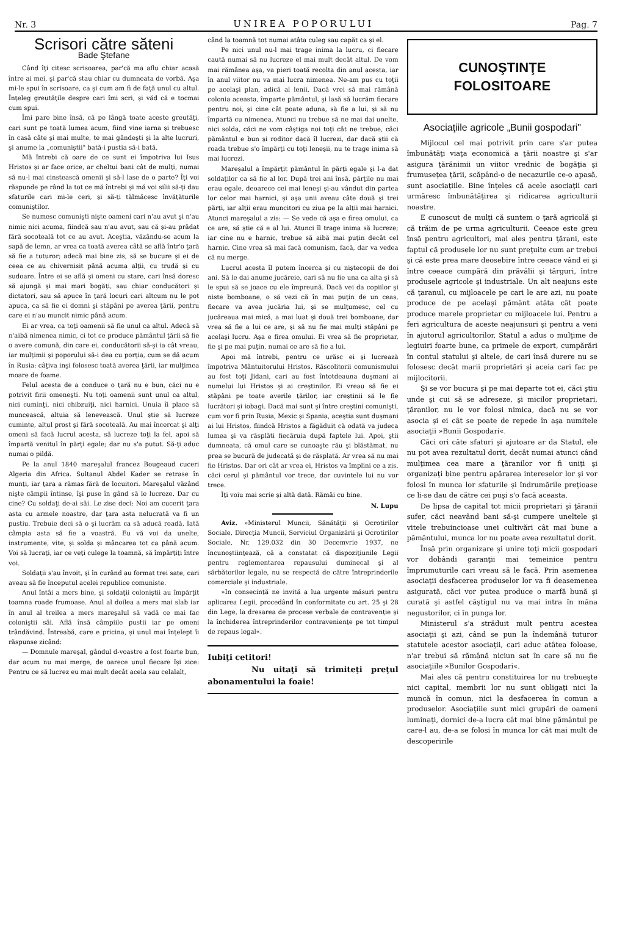Nr. 3 UNIREA POPORULUI Pag. 7
Scrisori către săteni
Bade Ştefane
Când îţi citesc scrisoarea, par'că ma aflu chiar acasă între ai mei, şi par'că stau chiar cu dumneata de vorbă. Aşa mi-le spui în scrisoare, ca şi cum am fi de faţă unul cu altul. Înţeleg greutăţile despre cari îmi scri, şi văd că e tocmai cum spui.
Îmi pare bine însă, că pe lângă toate aceste greutăţi, cari sunt pe toată lumea acum, fiind vine iarna şi trebuesc în casă câte şi mai multe, te mai gândeşti şi la alte lucruri, şi anume la „comuniştii" bată-i pustia să-i bată.
Mă întrebi că oare de ce sunt ei împotriva lui Isus Hristos şi ar face orice, ar cheltui bani cât de mulţi, numai să nu-l mai cinstească omenii şi să-l lase de o parte? Îţi voi răspunde pe rând la tot ce mă întrebi şi mă voi silii să-ţi dau sfaturile cari mi-le ceri, şi să-ţi tălmăcesc învăţăturile comuniştilor.
Se numesc comunişti nişte oameni cari n'au avut şi n'au nimic nici acuma, fiindcă sau n'au avut, sau că şi-au prădat fără socoteală tot ce au avut. Aceştia, văzându-se acum la sapă de lemn, ar vrea ca toată averea câtă se află într'o ţară să fie a tuturor; adecă mai bine zis, să se bucure şi ei de ceea ce au chivernisit până acuma alţii, cu trudă şi cu sudoare. Între ei se află şi omeni cu stare, cari însă doresc să ajungă şi mai mari bogăţi, sau chiar conducători şi dictatori, sau să apuce în ţară locuri cari altcum nu le pot apuca, ca să fie ei domni şi stăpâni pe averea ţării, pentru care ei n'au muncit nimic până acum.
Ei ar vrea, ca toţi oamenii să fie unul ca altul. Adecă să n'aibă nimenea nimic, ci tot ce produce pământul ţării să fie o avere comună, din care ei, conducătorii să-şi ia cât vreau, iar mulţimii şi poporului să-i dea cu porţia, cum se dă acum în Rusia: câţiva inşi folosesc toată averea ţării, iar mulţimea moare de foame.
Felul acesta de a conduce o ţară nu e bun, căci nu e potrivit firii omeneşti. Nu toţi oamenii sunt unul ca altul, nici cuminţi, nici chibzuiţi, nici harnici. Unuia îi place să muncească, altuia să lenevească. Unul ştie să lucreze cuminte, altul prost şi fără socoteală. Au mai încercat şi alţi omeni să facă lucrul acesta, să lucreze toţi la fel, apoi să împartă venitul în părţi egale; dar nu s'a putut. Să-ţi aduc numai o pildă.
Pe la anul 1840 mareşalul francez Bougeaud cuceri Algeria din Africa. Sultanul Abdel Kader se retrase în munţi, iar ţara a rămas fără de locuitori. Mareşalul văzând nişte câmpii întinse, îşi puse în gând să le lucreze. Dar cu cine? Cu soldaţi de-ai săi. Le zise deci: Noi am cucerit ţara asta cu armele noastre, dar ţara asta nelucrată va fi un pustiu. Trebuie deci să o şi lucrăm ca să aducă roadă. Iată câmpia asta să fie a voastră. Eu vă voi da unelte, instrumente, vite, şi solda şi mâncarea tot ca până acum. Voi să lucraţi, iar ce veţi culege la toamnă, să împărţiţi între voi.
Soldaţii s'au învoit, şi în curând au format trei sate, cari aveau să fie începutul acelei republice comuniste.
Anul întâi a mers bine, şi soldaţii coloniştii au împărţit toamna roade frumoase. Anul al doilea a mers mai slab iar în anul al treilea a mers mareşalul să vadă ce mai fac coloniştii săi. Află însă câmpiile pustii iar pe omeni trândăvind. Întreabă, care e pricina, şi unul mai înţelept îi răspunse zicând:
— Domnule mareşal, gândul d-voastre a fost foarte bun, dar acum nu mai merge, de oarece unul fiecare îşi zice: Pentru ce să lucrez eu mai mult decât acela sau celalalt,
când la toamnă tot numai atâta culeg sau capăt ca şi el.
Pe nici unul nu-l mai trage inima la lucru, ci fiecare caută numai să nu lucreze el mai mult decât altul. De vom mai rămânea aşa, va pieri toată recolta din anul acesta, iar în anul viitor nu va mai lucra nimenea. Ne-am pus cu toţii pe acelaşi plan, adică al lenii. Dacă vrei să mai rămână colonia aceasta, împarte pământul, şi lasă să lucrăm fiecare pentru noi, şi cine cât poate aduna, să fie a lui, şi să nu împartă cu nimenea. Atunci nu trebue să ne mai dai unelte, nici solda, căci ne vom câştiga noi toţi cât ne trebue, căci pământul e bun şi roditor dacă îl lucrezi, dar dacă ştii că roada trebue s'o împărţi cu toţi leneşii, nu te trage inima să mai lucrezi.
Mareşalul a împărţit pământul în părţi egale şi l-a dat soldaţilor ca să fie al lor. După trei ani însă, părţile nu mai erau egale, deoarece cei mai leneşi şi-au vândut din partea lor celor mai harnici, şi aşa unii aveau câte două şi trei părţi, iar alţii erau muncitori cu ziua pe la alţii mai harnici. Atunci mareşalul a zis: — Se vede că aşa e firea omului, ca ce are, să ştie că e al lui. Atunci îl trage inima să lucreze; iar cine nu e harnic, trebue să aibă mai puţin decât cel harnic. Cine vrea să mai facă comunism, facă, dar va vedea că nu merge.
Lucrul acesta îl putem încerca şi cu niştecopii de doi ani. Să le dai anume jucăreie, cari să nu fie una ca alta şi să le spui să se joace cu ele împreună. Dacă vei da copiilor şi niste bomboane, o să vezi că în mai puţin de un ceas, fiecare va avea jucăria lui, şi se mulţumesc, cel cu jucăreaua mai mică, a mai luat şi două trei bomboane, dar vrea să fie a lui ce are, şi să nu fie mai mulţi stăpâni pe acelaşi lucru. Aşa e firea omului. Ei vrea să fie proprietar, fie şi pe mai puţin, numai ce are să fie a lui.
Apoi mă întrebi, pentru ce urăsc ei şi lucrează împotriva Mântuitorului Hristos. Răscolitorii comunismului au fost toţi Jidani, cari au fost întotdeauna duşmani ai numelui lui Hristos şi ai creştinilor. Ei vreau să fie ei stăpâni pe toate averile ţărilor, iar creştinii să le fie lucrători şi iobagi. Dacă mai sunt şi între creştini comunişti, cum vor fi prin Rusia, Mexic şi Spania, aceştia sunt duşmani ai lui Hristos, fiindcă Hristos a făgăduit că odată va judeca lumea şi va răsplăti fiecăruia după faptele lui. Apoi, ştii dumneata, că omul care se cunoaşte rău şi blăstămat, nu prea se bucură de judecată şi de răsplată. Ar vrea să nu mai fie Hristos. Dar ori cât ar vrea ei, Hristos va împlini ce a zis, căci cerul şi pământul vor trece, dar cuvintele lui nu vor trece.
Îţi voiu mai scrie şi altă dată. Rămâi cu bine.
N. Lupu
Aviz. »Ministerul Muncii, Sănătăţii şi Ocrotirilor Sociale, Direcţia Muncii, Serviciul Organizării şi Ocrotirilor Sociale, Nr. 129.032 din 30 Decemvrie 1937, ne încunoştiinţează, că a constatat că dispoziţiunile Legii pentru reglementarea repausului duminecal şi al sărbătorilor legale, nu se respectă de către întreprinderile comerciale şi industriale.
»In consecinţă ne invită a lua urgente măsuri pentru aplicarea Legii, procedând în conformitate cu art. 25 şi 28 din Lege, la dresarea de procese verbale de contravenţie şi la închiderea întreprinderilor contravenienţe pe tot timpul de repaus legal«.
Iubiţi cetitori!
Nu uitaţi să trimiteţi preţul abonamentului la foaie!
CUNOŞTINŢE
FOLOSITOARE
Asociaţiile agricole „Bunii gospodari"
Mijlocul cel mai potrivit prin care s'ar putea îmbunătăţi viaţa economică a ţării noastre şi s'ar asigura ţărănimii un viitor vrednic de bogăţia şi frumuseţea ţării, scăpând-o de necazurile ce-o apasă, sunt asociaţiile. Bine înţeles că acele asociaţii cari urmăresc îmbunătăţirea şi ridicarea agriculturii noastre.
E cunoscut de mulţi că suntem o ţară agricolă şi că trăim de pe urma agriculturii. Ceeace este greu însă pentru agricultori, mai ales pentru ţărani, este faptul că produsele lor nu sunt preţuite cum ar trebui şi că este prea mare deosebire între ceeace vând ei şi între ceeace cumpără din prăvălii şi târguri, între produsele agricole şi industriale. Un alt neajuns este că ţaranul, cu mijloacele pe cari le are azi, nu poate produce de pe acelaşi pământ atâta cât poate produce marele proprietar cu mijloacele lui. Pentru a feri agricultura de aceste neajunsuri şi pentru a veni în ajutorul agricultorilor, Statul a adus o mulţime de legiuiri foarte bune, ca primele de export, cumpărări în contul statului şi altele, de cari însă durere nu se folosesc decât marii proprietări şi aceia cari fac pe mijlocitorii.
Şi se vor bucura şi pe mai departe tot ei, căci ştiu unde şi cui să se adreseze, şi micilor proprietari, ţăranilor, nu le vor folosi nimica, dacă nu se vor asocia şi ei cât se poate de repede în aşa numitele asociaţii »Bunii Gospodari«.
Căci ori câte sfaturi şi ajutoare ar da Statul, ele nu pot avea rezultatul dorit, decât numai atunci când mulţimea cea mare a ţăranilor vor fi uniţi şi organizaţi bine pentru apărarea intereselor lor şi vor folosi în munca lor sfaturile şi îndrumările preţioase ce li-se dau de către cei puşi s'o facă aceasta.
De lipsa de capital tot micii proprietari şi ţăranii sufer, căci neavând bani să-şi cumpere uneltele şi vitele trebuincioase unei cultivări cât mai bune a pământului, munca lor nu poate avea rezultatul dorit.
Însă prin organizare şi unire toţi micii gospodari vor dobândi garanţii mai temeinice pentru împrumuturile cari vreau să le facă. Prin asemenea asociaţii desfacerea produselor lor va fi deasemenea asigurată, căci vor putea produce o marfă bună şi curată şi astfel câştigul nu va mai intra în mâna negustorilor, ci în punga lor.
Ministerul s'a străduit mult pentru acestea asociaţii şi azi, când se pun la îndemână tuturor statutele acestor asociaţii, cari aduc atâtea foloase, n'ar trebui să rămână niciun sat în care să nu fie asociaţiile »Bunilor Gospodari«.
Mai ales că pentru constituirea lor nu trebueşte nici capital, membrii lor nu sunt obligaţi nici la muncă în comun, nici la desfacerea în comun a produselor. Asociaţiile sunt mici grupări de oameni luminaţi, dornici de-a lucra cât mai bine pământul pe care-l au, de-a se folosi în munca lor cât mai mult de descoperirile